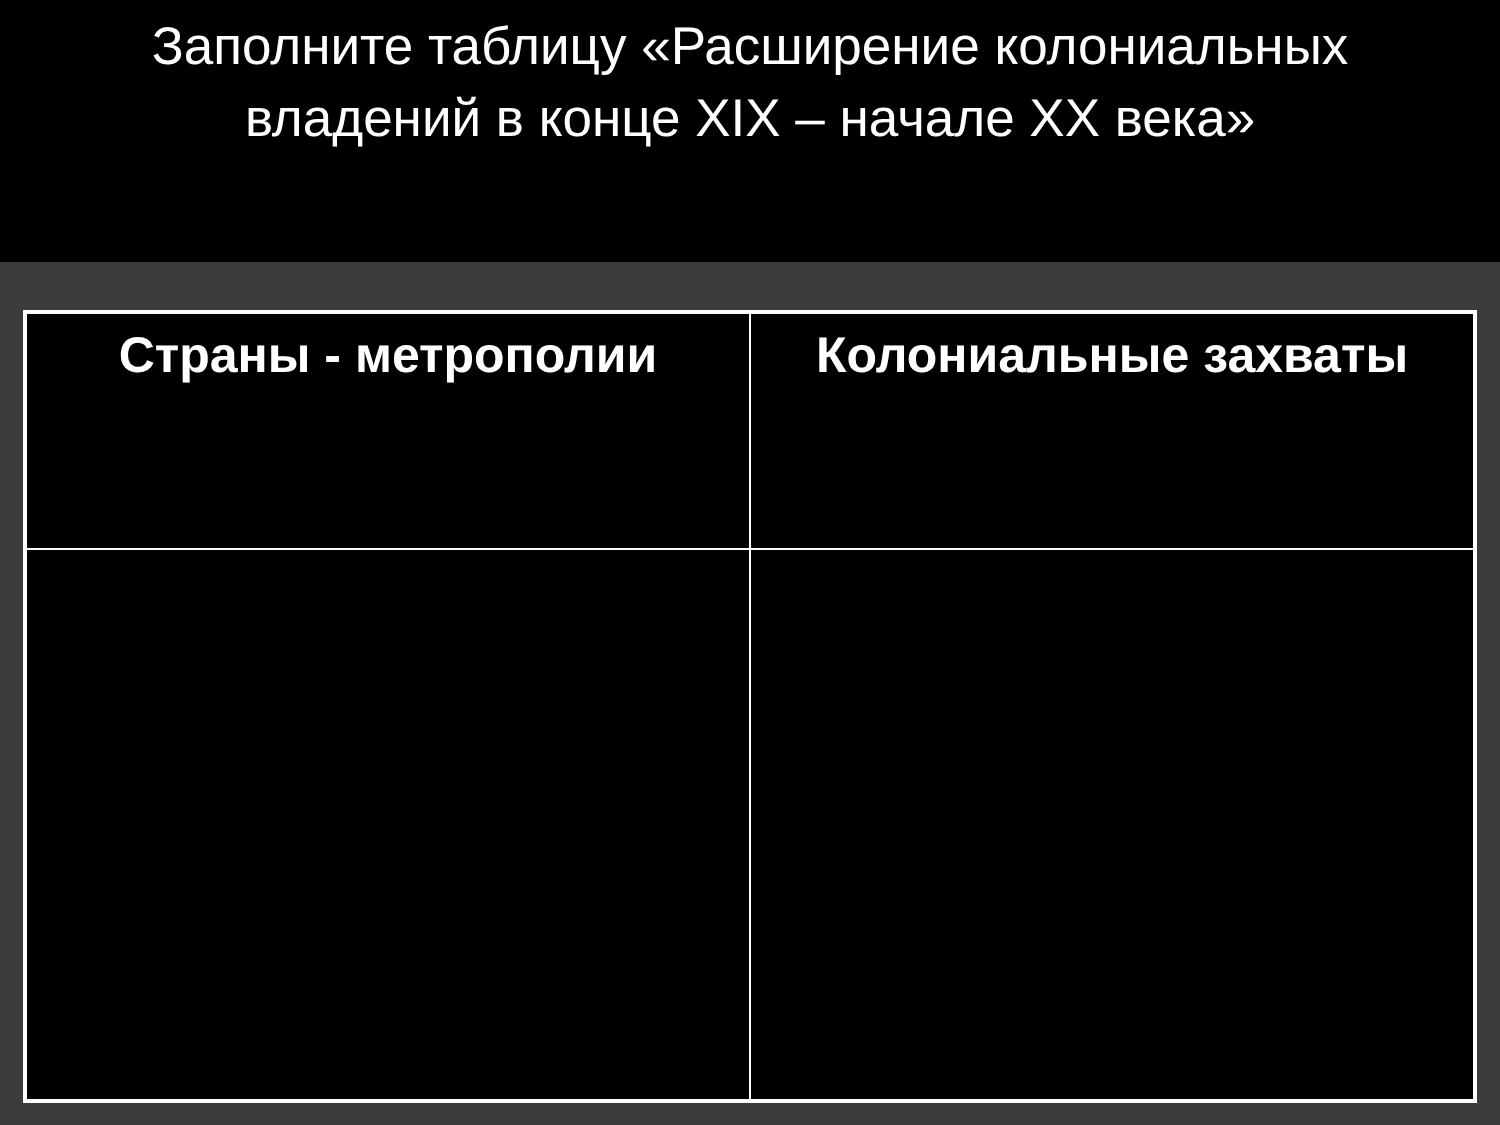Заполните таблицу «Расширение колониальных
владений в конце XIX – начале XX века»
| Страны - метрополии | Колониальные захваты |
| --- | --- |